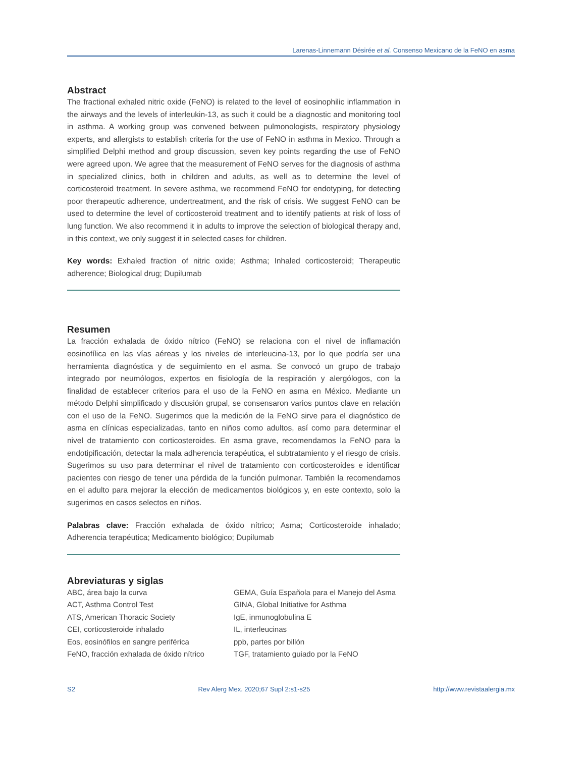Larenas-Linnemann Désirée et al. Consenso Mexicano de la FeNO en asma
Abstract
The fractional exhaled nitric oxide (FeNO) is related to the level of eosinophilic inflammation in the airways and the levels of interleukin-13, as such it could be a diagnostic and monitoring tool in asthma. A working group was convened between pulmonologists, respiratory physiology experts, and allergists to establish criteria for the use of FeNO in asthma in Mexico. Through a simplified Delphi method and group discussion, seven key points regarding the use of FeNO were agreed upon. We agree that the measurement of FeNO serves for the diagnosis of asthma in specialized clinics, both in children and adults, as well as to determine the level of corticosteroid treatment. In severe asthma, we recommend FeNO for endotyping, for detecting poor therapeutic adherence, undertreatment, and the risk of crisis. We suggest FeNO can be used to determine the level of corticosteroid treatment and to identify patients at risk of loss of lung function. We also recommend it in adults to improve the selection of biological therapy and, in this context, we only suggest it in selected cases for children.
Key words: Exhaled fraction of nitric oxide; Asthma; Inhaled corticosteroid; Therapeutic adherence; Biological drug; Dupilumab
Resumen
La fracción exhalada de óxido nítrico (FeNO) se relaciona con el nivel de inflamación eosinofílica en las vías aéreas y los niveles de interleucina-13, por lo que podría ser una herramienta diagnóstica y de seguimiento en el asma. Se convocó un grupo de trabajo integrado por neumólogos, expertos en fisiología de la respiración y alergólogos, con la finalidad de establecer criterios para el uso de la FeNO en asma en México. Mediante un método Delphi simplificado y discusión grupal, se consensaron varios puntos clave en relación con el uso de la FeNO. Sugerimos que la medición de la FeNO sirve para el diagnóstico de asma en clínicas especializadas, tanto en niños como adultos, así como para determinar el nivel de tratamiento con corticosteroides. En asma grave, recomendamos la FeNO para la endotipificación, detectar la mala adherencia terapéutica, el subtratamiento y el riesgo de crisis. Sugerimos su uso para determinar el nivel de tratamiento con corticosteroides e identificar pacientes con riesgo de tener una pérdida de la función pulmonar. También la recomendamos en el adulto para mejorar la elección de medicamentos biológicos y, en este contexto, solo la sugerimos en casos selectos en niños.
Palabras clave: Fracción exhalada de óxido nítrico; Asma; Corticosteroide inhalado; Adherencia terapéutica; Medicamento biológico; Dupilumab
Abreviaturas y siglas
ABC, área bajo la curva
ACT, Asthma Control Test
ATS, American Thoracic Society
CEI, corticosteroide inhalado
Eos, eosinófilos en sangre periférica
FeNO, fracción exhalada de óxido nítrico
GEMA, Guía Española para el Manejo del Asma
GINA, Global Initiative for Asthma
IgE, inmunoglobulina E
IL, interleucinas
ppb, partes por billón
TGF, tratamiento guiado por la FeNO
S2 Rev Alerg Mex. 2020;67 Supl 2:s1-s25 http://www.revistaalergia.mx